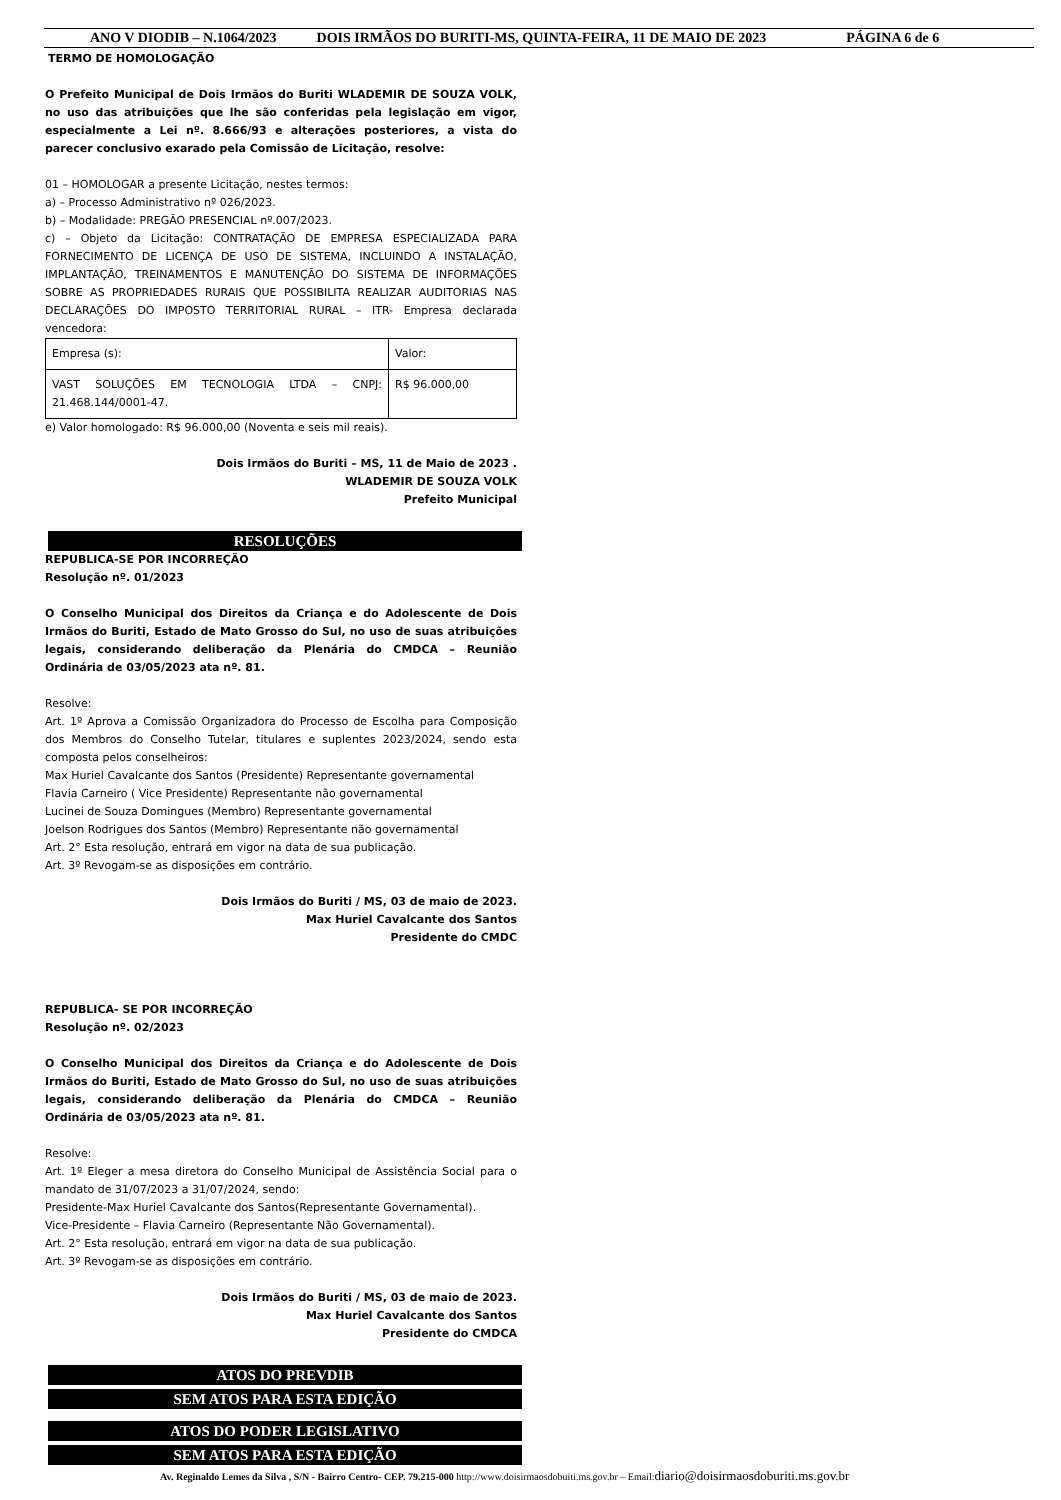ANO V DIODIB – N.1064/2023 DOIS IRMÃOS DO BURITI-MS, QUINTA-FEIRA, 11 DE MAIO DE 2023 PÁGINA 6 de 6
TERMO DE HOMOLOGAÇÃO
O Prefeito Municipal de Dois Irmãos do Buriti WLADEMIR DE SOUZA VOLK, no uso das atribuições que lhe são conferidas pela legislação em vigor, especialmente a Lei nº. 8.666/93 e alterações posteriores, a vista do parecer conclusivo exarado pela Comissão de Licitação, resolve:
01 – HOMOLOGAR a presente Licitação, nestes termos:
a) – Processo Administrativo nº 026/2023.
b) – Modalidade: PREGÃO PRESENCIAL nº.007/2023.
c) – Objeto da Licitação: CONTRATAÇÃO DE EMPRESA ESPECIALIZADA PARA FORNECIMENTO DE LICENÇA DE USO DE SISTEMA, INCLUINDO A INSTALAÇÃO, IMPLANTAÇÃO, TREINAMENTOS E MANUTENÇÃO DO SISTEMA DE INFORMAÇÕES SOBRE AS PROPRIEDADES RURAIS QUE POSSIBILITA REALIZAR AUDITORIAS NAS DECLARAÇÕES DO IMPOSTO TERRITORIAL RURAL – ITR- Empresa declarada vencedora:
| Empresa (s): | Valor: |
| VAST SOLUÇÕES EM TECNOLOGIA LTDA – CNPJ: 21.468.144/0001-47. | R$ 96.000,00 |
e) Valor homologado: R$ 96.000,00 (Noventa e seis mil reais).
Dois Irmãos do Buriti – MS, 11 de Maio de 2023 .
WLADEMIR DE SOUZA VOLK
Prefeito Municipal
RESOLUÇÕES
REPUBLICA-SE POR INCORREÇÃO
Resolução nº. 01/2023
O Conselho Municipal dos Direitos da Criança e do Adolescente de Dois Irmãos do Buriti, Estado de Mato Grosso do Sul, no uso de suas atribuições legais, considerando deliberação da Plenária do CMDCA – Reunião Ordinária de 03/05/2023 ata nº. 81.
Resolve:
Art. 1º Aprova a Comissão Organizadora do Processo de Escolha para Composição dos Membros do Conselho Tutelar, titulares e suplentes 2023/2024, sendo esta composta pelos conselheiros:
Max Huriel Cavalcante dos Santos (Presidente) Representante governamental
Flavia Carneiro ( Vice Presidente) Representante não governamental
Lucinei de Souza Domingues (Membro) Representante governamental
Joelson Rodrigues dos Santos (Membro) Representante não governamental
Art. 2° Esta resolução, entrará em vigor na data de sua publicação.
Art. 3º Revogam-se as disposições em contrário.
Dois Irmãos do Buriti / MS, 03 de maio de 2023.
Max Huriel Cavalcante dos Santos
Presidente do CMDC
REPUBLICA- SE POR INCORREÇÃO
Resolução nº. 02/2023
O Conselho Municipal dos Direitos da Criança e do Adolescente de Dois Irmãos do Buriti, Estado de Mato Grosso do Sul, no uso de suas atribuições legais, considerando deliberação da Plenária do CMDCA – Reunião Ordinária de 03/05/2023 ata nº. 81.
Resolve:
Art. 1º Eleger a mesa diretora do Conselho Municipal de Assistência Social para o mandato de 31/07/2023 a 31/07/2024, sendo:
Presidente-Max Huriel Cavalcante dos Santos(Representante Governamental).
Vice-Presidente – Flavia Carneiro (Representante Não Governamental).
Art. 2° Esta resolução, entrará em vigor na data de sua publicação.
Art. 3º Revogam-se as disposições em contrário.
Dois Irmãos do Buriti / MS, 03 de maio de 2023.
Max Huriel Cavalcante dos Santos
Presidente do CMDCA
ATOS DO PREVDIB
SEM ATOS PARA ESTA EDIÇÃO
ATOS DO PODER LEGISLATIVO
SEM ATOS PARA ESTA EDIÇÃO
Av. Reginaldo Lemes da Silva , S/N - Bairro Centro- CEP. 79.215-000 http://www.doisirmaosdobuiti.ms.gov.br – Email:diario@doisirmaosdoburiti.ms.gov.br